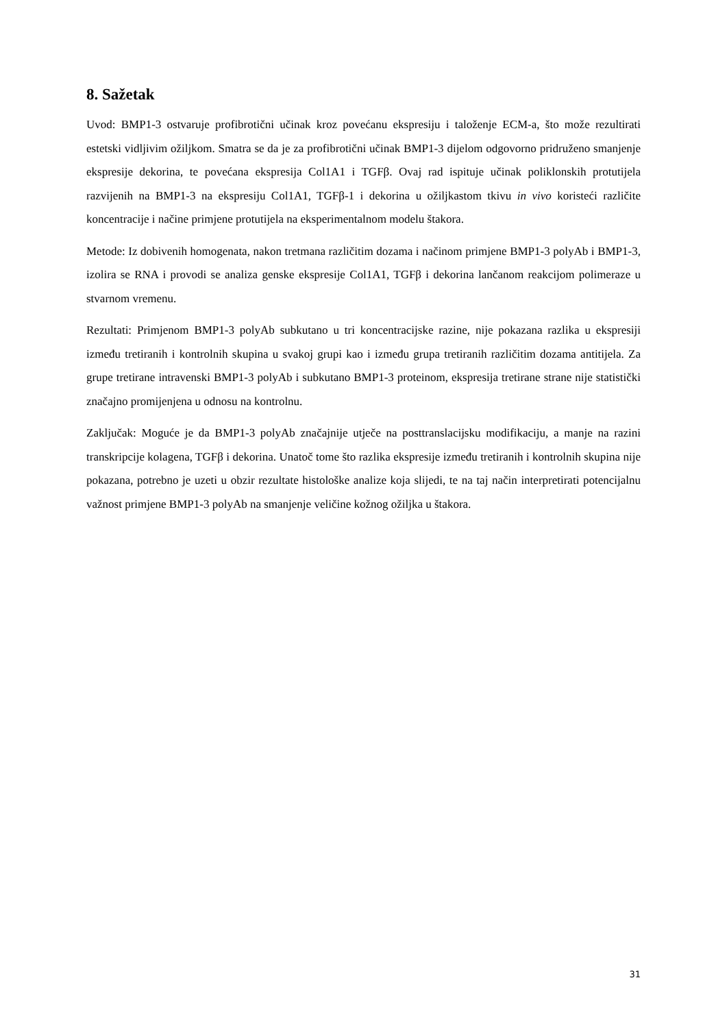8. Sažetak
Uvod: BMP1-3 ostvaruje profibrotični učinak kroz povećanu ekspresiju i taloženje ECM-a, što može rezultirati estetski vidljivim ožiljkom. Smatra se da je za profibrotični učinak BMP1-3 dijelom odgovorno pridruženo smanjenje ekspresije dekorina, te povećana ekspresija Col1A1 i TGFβ. Ovaj rad ispituje učinak poliklonskih protutijela razvijenih na BMP1-3 na ekspresiju Col1A1, TGFβ-1 i dekorina u ožiljkastom tkivu in vivo koristeći različite koncentracije i načine primjene protutijela na eksperimentalnom modelu štakora.
Metode: Iz dobivenih homogenata, nakon tretmana različitim dozama i načinom primjene BMP1-3 polyAb i BMP1-3, izolira se RNA i provodi se analiza genske ekspresije Col1A1, TGFβ i dekorina lančanom reakcijom polimeraze u stvarnom vremenu.
Rezultati: Primjenom BMP1-3 polyAb subkutano u tri koncentracijske razine, nije pokazana razlika u ekspresiji između tretiranih i kontrolnih skupina u svakoj grupi kao i između grupa tretiranih različitim dozama antitijela. Za grupe tretirane intravenski BMP1-3 polyAb i subkutano BMP1-3 proteinom, ekspresija tretirane strane nije statistički značajno promijenjena u odnosu na kontrolnu.
Zaključak: Moguće je da BMP1-3 polyAb značajnije utječe na posttranslacijsku modifikaciju, a manje na razini transkripcije kolagena, TGFβ i dekorina. Unatoč tome što razlika ekspresije između tretiranih i kontrolnih skupina nije pokazana, potrebno je uzeti u obzir rezultate histološke analize koja slijedi, te na taj način interpretirati potencijalnu važnost primjene BMP1-3 polyAb na smanjenje veličine kožnog ožiljka u štakora.
31